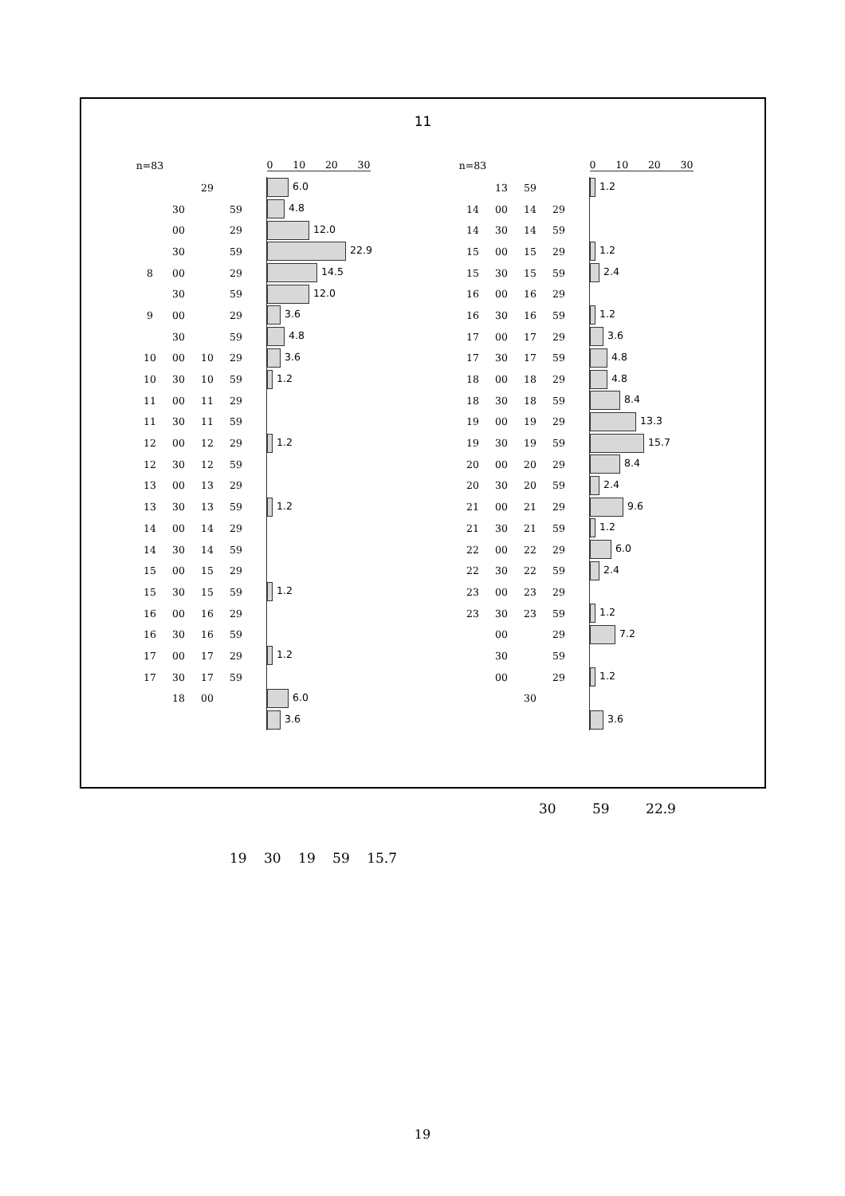11
| n=83 | | | | | 0 10 20 30 |
| | | 29 | | | 6.0 |
| | 30 | | 59 | | 4.8 |
| | 00 | | 29 | | 12.0 |
| | 30 | | 59 | | 22.9 |
| 8 | 00 | | 29 | | 14.5 |
| | 30 | | 59 | | 12.0 |
| 9 | 00 | | 29 | | 3.6 |
| | 30 | | 59 | | 4.8 |
| 10 | 00 | 10 | 29 | | 3.6 |
| 10 | 30 | 10 | 59 | | 1.2 |
| 11 | 00 | 11 | 29 | | |
| 11 | 30 | 11 | 59 | | |
| 12 | 00 | 12 | 29 | | 1.2 |
| 12 | 30 | 12 | 59 | | |
| 13 | 00 | 13 | 29 | | |
| 13 | 30 | 13 | 59 | | 1.2 |
| 14 | 00 | 14 | 29 | | |
| 14 | 30 | 14 | 59 | | |
| 15 | 00 | 15 | 29 | | |
| 15 | 30 | 15 | 59 | | 1.2 |
| 16 | 00 | 16 | 29 | | |
| 16 | 30 | 16 | 59 | | |
| 17 | 00 | 17 | 29 | | 1.2 |
| 17 | 30 | 17 | 59 | | |
| | 18 | 00 | | | 6.0 |
| | | | | | 3.6 |
| n=83 | | | | | 0 10 20 30 |
| | 13 | 59 | | | 1.2 |
| 14 | 00 | 14 | 29 | | |
| 14 | 30 | 14 | 59 | | |
| 15 | 00 | 15 | 29 | | 1.2 |
| 15 | 30 | 15 | 59 | | 2.4 |
| 16 | 00 | 16 | 29 | | |
| 16 | 30 | 16 | 59 | | 1.2 |
| 17 | 00 | 17 | 29 | | 3.6 |
| 17 | 30 | 17 | 59 | | 4.8 |
| 18 | 00 | 18 | 29 | | 4.8 |
| 18 | 30 | 18 | 59 | | 8.4 |
| 19 | 00 | 19 | 29 | | 13.3 |
| 19 | 30 | 19 | 59 | | 15.7 |
| 20 | 00 | 20 | 29 | | 8.4 |
| 20 | 30 | 20 | 59 | | 2.4 |
| 21 | 00 | 21 | 29 | | 9.6 |
| 21 | 30 | 21 | 59 | | 1.2 |
| 22 | 00 | 22 | 29 | | 6.0 |
| 22 | 30 | 22 | 59 | | 2.4 |
| 23 | 00 | 23 | 29 | | |
| 23 | 30 | 23 | 59 | | 1.2 |
| | 00 | | 29 | | 7.2 |
| | 30 | | 59 | | |
| | 00 | | 29 | | 1.2 |
| | | 30 | | | |
| | | | | | 3.6 |
30 59 22.9
19 30 19 59 15.7
19